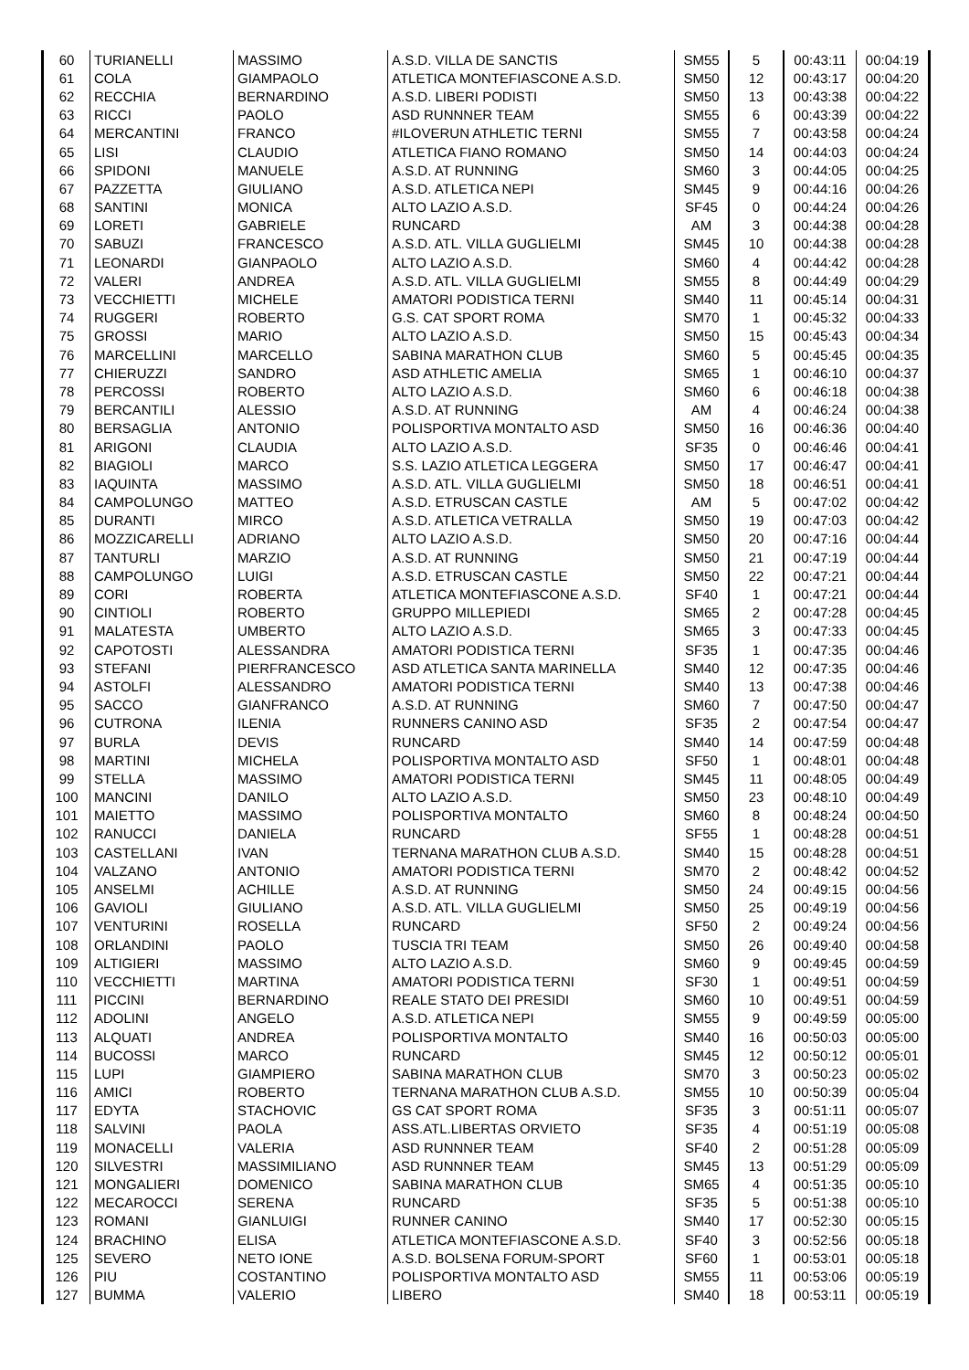| 60 | TURIANELLI | MASSIMO | A.S.D. VILLA DE SANCTIS | SM55 | 5 | 00:43:11 | 00:04:19 |
| 61 | COLA | GIAMPAOLO | ATLETICA MONTEFIASCONE A.S.D. | SM50 | 12 | 00:43:17 | 00:04:20 |
| 62 | RECCHIA | BERNARDINO | A.S.D. LIBERI PODISTI | SM50 | 13 | 00:43:38 | 00:04:22 |
| 63 | RICCI | PAOLO | ASD RUNNNER TEAM | SM55 | 6 | 00:43:39 | 00:04:22 |
| 64 | MERCANTINI | FRANCO | #ILOVERUN ATHLETIC TERNI | SM55 | 7 | 00:43:58 | 00:04:24 |
| 65 | LISI | CLAUDIO | ATLETICA FIANO ROMANO | SM50 | 14 | 00:44:03 | 00:04:24 |
| 66 | SPIDONI | MANUELE | A.S.D. AT RUNNING | SM60 | 3 | 00:44:05 | 00:04:25 |
| 67 | PAZZETTA | GIULIANO | A.S.D. ATLETICA NEPI | SM45 | 9 | 00:44:16 | 00:04:26 |
| 68 | SANTINI | MONICA | ALTO LAZIO A.S.D. | SF45 | 0 | 00:44:24 | 00:04:26 |
| 69 | LORETI | GABRIELE | RUNCARD | AM | 3 | 00:44:38 | 00:04:28 |
| 70 | SABUZI | FRANCESCO | A.S.D. ATL. VILLA GUGLIELMI | SM45 | 10 | 00:44:38 | 00:04:28 |
| 71 | LEONARDI | GIANPAOLO | ALTO LAZIO A.S.D. | SM60 | 4 | 00:44:42 | 00:04:28 |
| 72 | VALERI | ANDREA | A.S.D. ATL. VILLA GUGLIELMI | SM55 | 8 | 00:44:49 | 00:04:29 |
| 73 | VECCHIETTI | MICHELE | AMATORI PODISTICA TERNI | SM40 | 11 | 00:45:14 | 00:04:31 |
| 74 | RUGGERI | ROBERTO | G.S. CAT SPORT ROMA | SM70 | 1 | 00:45:32 | 00:04:33 |
| 75 | GROSSI | MARIO | ALTO LAZIO A.S.D. | SM50 | 15 | 00:45:43 | 00:04:34 |
| 76 | MARCELLINI | MARCELLO | SABINA MARATHON CLUB | SM60 | 5 | 00:45:45 | 00:04:35 |
| 77 | CHIERUZZI | SANDRO | ASD ATHLETIC AMELIA | SM65 | 1 | 00:46:10 | 00:04:37 |
| 78 | PERCOSSI | ROBERTO | ALTO LAZIO A.S.D. | SM60 | 6 | 00:46:18 | 00:04:38 |
| 79 | BERCANTILI | ALESSIO | A.S.D. AT RUNNING | AM | 4 | 00:46:24 | 00:04:38 |
| 80 | BERSAGLIA | ANTONIO | POLISPORTIVA MONTALTO ASD | SM50 | 16 | 00:46:36 | 00:04:40 |
| 81 | ARIGONI | CLAUDIA | ALTO LAZIO A.S.D. | SF35 | 0 | 00:46:46 | 00:04:41 |
| 82 | BIAGIOLI | MARCO | S.S. LAZIO ATLETICA LEGGERA | SM50 | 17 | 00:46:47 | 00:04:41 |
| 83 | IAQUINTA | MASSIMO | A.S.D. ATL. VILLA GUGLIELMI | SM50 | 18 | 00:46:51 | 00:04:41 |
| 84 | CAMPOLUNGO | MATTEO | A.S.D. ETRUSCAN CASTLE | AM | 5 | 00:47:02 | 00:04:42 |
| 85 | DURANTI | MIRCO | A.S.D. ATLETICA VETRALLA | SM50 | 19 | 00:47:03 | 00:04:42 |
| 86 | MOZZICARELLI | ADRIANO | ALTO LAZIO A.S.D. | SM50 | 20 | 00:47:16 | 00:04:44 |
| 87 | TANTURLI | MARZIO | A.S.D. AT RUNNING | SM50 | 21 | 00:47:19 | 00:04:44 |
| 88 | CAMPOLUNGO | LUIGI | A.S.D. ETRUSCAN CASTLE | SM50 | 22 | 00:47:21 | 00:04:44 |
| 89 | CORI | ROBERTA | ATLETICA MONTEFIASCONE A.S.D. | SF40 | 1 | 00:47:21 | 00:04:44 |
| 90 | CINTIOLI | ROBERTO | GRUPPO MILLEPIEDI | SM65 | 2 | 00:47:28 | 00:04:45 |
| 91 | MALATESTA | UMBERTO | ALTO LAZIO A.S.D. | SM65 | 3 | 00:47:33 | 00:04:45 |
| 92 | CAPOTOSTI | ALESSANDRA | AMATORI PODISTICA TERNI | SF35 | 1 | 00:47:35 | 00:04:46 |
| 93 | STEFANI | PIERFRANCESCO | ASD ATLETICA SANTA MARINELLA | SM40 | 12 | 00:47:35 | 00:04:46 |
| 94 | ASTOLFI | ALESSANDRO | AMATORI PODISTICA TERNI | SM40 | 13 | 00:47:38 | 00:04:46 |
| 95 | SACCO | GIANFRANCO | A.S.D. AT RUNNING | SM60 | 7 | 00:47:50 | 00:04:47 |
| 96 | CUTRONA | ILENIA | RUNNERS CANINO ASD | SF35 | 2 | 00:47:54 | 00:04:47 |
| 97 | BURLA | DEVIS | RUNCARD | SM40 | 14 | 00:47:59 | 00:04:48 |
| 98 | MARTINI | MICHELA | POLISPORTIVA MONTALTO ASD | SF50 | 1 | 00:48:01 | 00:04:48 |
| 99 | STELLA | MASSIMO | AMATORI PODISTICA TERNI | SM45 | 11 | 00:48:05 | 00:04:49 |
| 100 | MANCINI | DANILO | ALTO LAZIO A.S.D. | SM50 | 23 | 00:48:10 | 00:04:49 |
| 101 | MAIETTO | MASSIMO | POLISPORTIVA MONTALTO | SM60 | 8 | 00:48:24 | 00:04:50 |
| 102 | RANUCCI | DANIELA | RUNCARD | SF55 | 1 | 00:48:28 | 00:04:51 |
| 103 | CASTELLANI | IVAN | TERNANA MARATHON CLUB A.S.D. | SM40 | 15 | 00:48:28 | 00:04:51 |
| 104 | VALZANO | ANTONIO | AMATORI PODISTICA TERNI | SM70 | 2 | 00:48:42 | 00:04:52 |
| 105 | ANSELMI | ACHILLE | A.S.D. AT RUNNING | SM50 | 24 | 00:49:15 | 00:04:56 |
| 106 | GAVIOLI | GIULIANO | A.S.D. ATL. VILLA GUGLIELMI | SM50 | 25 | 00:49:19 | 00:04:56 |
| 107 | VENTURINI | ROSELLA | RUNCARD | SF50 | 2 | 00:49:24 | 00:04:56 |
| 108 | ORLANDINI | PAOLO | TUSCIA TRI TEAM | SM50 | 26 | 00:49:40 | 00:04:58 |
| 109 | ALTIGIERI | MASSIMO | ALTO LAZIO A.S.D. | SM60 | 9 | 00:49:45 | 00:04:59 |
| 110 | VECCHIETTI | MARTINA | AMATORI PODISTICA TERNI | SF30 | 1 | 00:49:51 | 00:04:59 |
| 111 | PICCINI | BERNARDINO | REALE STATO DEI PRESIDI | SM60 | 10 | 00:49:51 | 00:04:59 |
| 112 | ADOLINI | ANGELO | A.S.D. ATLETICA NEPI | SM55 | 9 | 00:49:59 | 00:05:00 |
| 113 | ALQUATI | ANDREA | POLISPORTIVA MONTALTO | SM40 | 16 | 00:50:03 | 00:05:00 |
| 114 | BUCOSSI | MARCO | RUNCARD | SM45 | 12 | 00:50:12 | 00:05:01 |
| 115 | LUPI | GIAMPIERO | SABINA MARATHON CLUB | SM70 | 3 | 00:50:23 | 00:05:02 |
| 116 | AMICI | ROBERTO | TERNANA MARATHON CLUB A.S.D. | SM55 | 10 | 00:50:39 | 00:05:04 |
| 117 | EDYTA | STACHOVIC | GS CAT SPORT ROMA | SF35 | 3 | 00:51:11 | 00:05:07 |
| 118 | SALVINI | PAOLA | ASS.ATL.LIBERTAS ORVIETO | SF35 | 4 | 00:51:19 | 00:05:08 |
| 119 | MONACELLI | VALERIA | ASD RUNNNER TEAM | SF40 | 2 | 00:51:28 | 00:05:09 |
| 120 | SILVESTRI | MASSIMILIANO | ASD RUNNNER TEAM | SM45 | 13 | 00:51:29 | 00:05:09 |
| 121 | MONGALIERI | DOMENICO | SABINA MARATHON CLUB | SM65 | 4 | 00:51:35 | 00:05:10 |
| 122 | MECAROCCI | SERENA | RUNCARD | SF35 | 5 | 00:51:38 | 00:05:10 |
| 123 | ROMANI | GIANLUIGI | RUNNER CANINO | SM40 | 17 | 00:52:30 | 00:05:15 |
| 124 | BRACHINO | ELISA | ATLETICA MONTEFIASCONE A.S.D. | SF40 | 3 | 00:52:56 | 00:05:18 |
| 125 | SEVERO | NETO IONE | A.S.D. BOLSENA FORUM-SPORT | SF60 | 1 | 00:53:01 | 00:05:18 |
| 126 | PIU | COSTANTINO | POLISPORTIVA MONTALTO ASD | SM55 | 11 | 00:53:06 | 00:05:19 |
| 127 | BUMMA | VALERIO | LIBERO | SM40 | 18 | 00:53:11 | 00:05:19 |